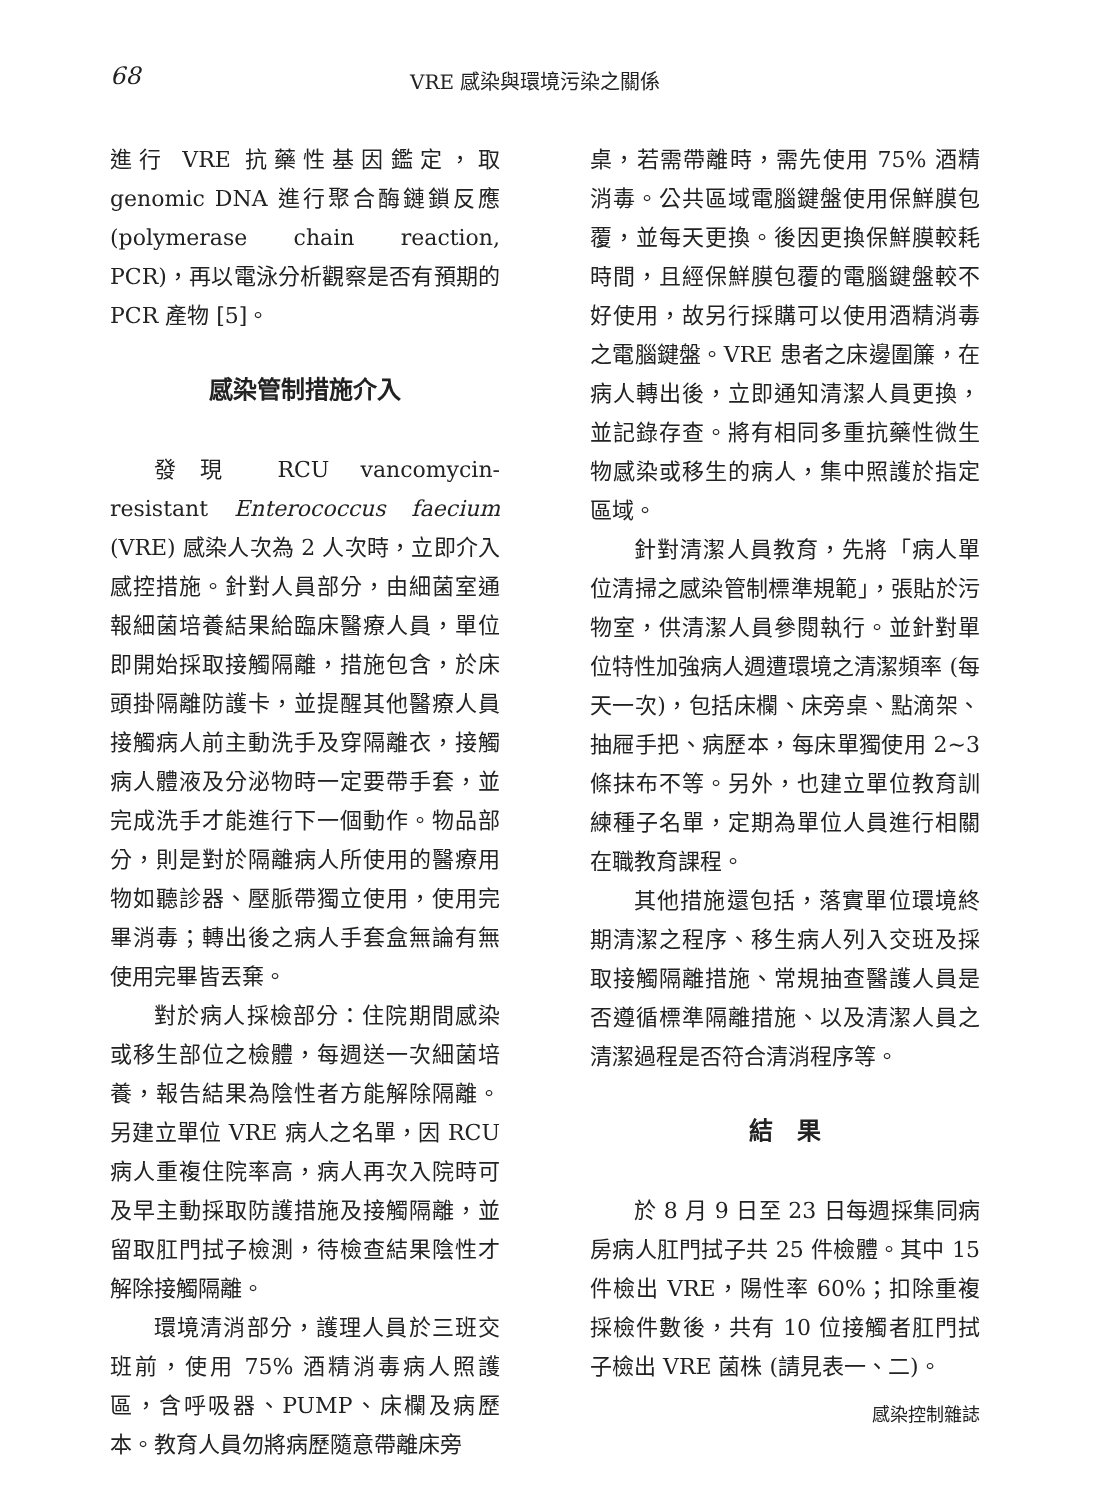68 VRE 感染與環境污染之關係
進行 VRE 抗藥性基因鑑定，取 genomic DNA 進行聚合酶鏈鎖反應 (polymerase chain reaction, PCR)，再以電泳分析觀察是否有預期的 PCR 產物 [5]。
感染管制措施介入
發現 RCU vancomycin-resistant Enterococcus faecium (VRE) 感染人次為 2 人次時，立即介入感控措施。針對人員部分，由細菌室通報細菌培養結果給臨床醫療人員，單位即開始採取接觸隔離，措施包含，於床頭掛隔離防護卡，並提醒其他醫療人員接觸病人前主動洗手及穿隔離衣，接觸病人體液及分泌物時一定要帶手套，並完成洗手才能進行下一個動作。物品部分，則是對於隔離病人所使用的醫療用物如聽診器、壓脈帶獨立使用，使用完畢消毒；轉出後之病人手套盒無論有無使用完畢皆丟棄。
對於病人採檢部分：住院期間感染或移生部位之檢體，每週送一次細菌培養，報告結果為陰性者方能解除隔離。另建立單位 VRE 病人之名單，因 RCU 病人重複住院率高，病人再次入院時可及早主動採取防護措施及接觸隔離，並留取肛門拭子檢測，待檢查結果陰性才解除接觸隔離。
環境清消部分，護理人員於三班交班前，使用 75% 酒精消毒病人照護區，含呼吸器、PUMP、床欄及病歷本。教育人員勿將病歷隨意帶離床旁
桌，若需帶離時，需先使用 75% 酒精消毒。公共區域電腦鍵盤使用保鮮膜包覆，並每天更換。後因更換保鮮膜較耗時間，且經保鮮膜包覆的電腦鍵盤較不好使用，故另行採購可以使用酒精消毒之電腦鍵盤。VRE 患者之床邊圍簾，在病人轉出後，立即通知清潔人員更換，並記錄存查。將有相同多重抗藥性微生物感染或移生的病人，集中照護於指定區域。
針對清潔人員教育，先將「病人單位清掃之感染管制標準規範」，張貼於污物室，供清潔人員參閱執行。並針對單位特性加強病人週遭環境之清潔頻率 (每天一次)，包括床欄、床旁桌、點滴架、抽屜手把、病歷本，每床單獨使用 2~3 條抹布不等。另外，也建立單位教育訓練種子名單，定期為單位人員進行相關在職教育課程。
其他措施還包括，落實單位環境終期清潔之程序、移生病人列入交班及採取接觸隔離措施、常規抽查醫護人員是否遵循標準隔離措施、以及清潔人員之清潔過程是否符合清消程序等。
結　果
於 8 月 9 日至 23 日每週採集同病房病人肛門拭子共 25 件檢體。其中 15 件檢出 VRE，陽性率 60%；扣除重複採檢件數後，共有 10 位接觸者肛門拭子檢出 VRE 菌株 (請見表一、二)。
感染控制雜誌